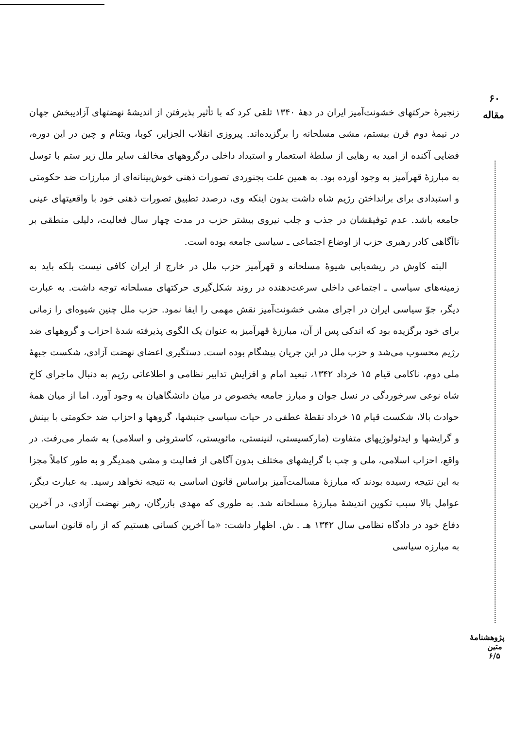۶۰
مقاله
پژوهشنامهٔ متین ۶/۵
زنجیرهٔ حرکتهای خشونت‌آمیز ایران در دههٔ ۱۳۴۰ تلقی کرد که با تأثیر پذیرفتن از اندیشهٔ نهضتهای آزادیبخش جهان در نیمهٔ دوم قرن بیستم، مشی مسلحانه را برگزیده‌اند. پیروزی انقلاب الجزایر، کوبا، ویتنام و چین در این دوره، فضایی آکنده از امید به رهایی از سلطهٔ استعمار و استبداد داخلی درگروههای مخالف سایر ملل زیر ستم با توسل به مبارزهٔ قهرآمیز به وجود آورده بود. به همین علت بجنوردی تصورات ذهنی خوش‌بینانه‌ای از مبارزات ضد حکومتی و استبدادی برای برانداختن رژیم شاه داشت بدون اینکه وی، درصدد تطبیق تصورات ذهنی خود با واقعیتهای عینی جامعه باشد. عدم توفیقشان در جذب و جلب نیروی بیشتر حزب در مدت چهار سال فعالیت، دلیلی منطقی بر ناآگاهی کادر رهبری حزب از اوضاع اجتماعی ـ سیاسی جامعه بوده است.
البته کاوش در ریشه‌یابی شیوهٔ مسلحانه و قهرآمیز حزب ملل در خارج از ایران کافی نیست بلکه باید به زمینه‌های سیاسی ـ اجتماعی داخلی سرعت‌دهنده در روند شکل‌گیری حرکتهای مسلحانه توجه داشت. به عبارت دیگر، جوّ سیاسی ایران در اجرای مشی خشونت‌آمیز نقش مهمی را ایفا نمود. حزب ملل چنین شیوه‌ای را زمانی برای خود برگزیده بود که اندکی پس از آن، مبارزهٔ قهرآمیز به عنوان یک الگوی پذیرفته شدهٔ احزاب و گروههای ضد رژیم محسوب می‌شد و حزب ملل در این جریان پیشگام بوده است. دستگیری اعضای نهضت آزادی، شکست جبههٔ ملی دوم، ناکامی قیام ۱۵ خرداد ۱۳۴۲، تبعید امام و افزایش تدابیر نظامی و اطلاعاتی رژیم به دنبال ماجرای کاخ شاه نوعی سرخوردگی در نسل جوان و مبارز جامعه بخصوص در میان دانشگاهیان به وجود آورد. اما از میان همهٔ حوادث بالا، شکست قیام ۱۵ خرداد نقطهٔ عطفی در حیات سیاسی جنبشها، گروهها و احزاب ضد حکومتی با بینش و گرایشها و ایدئولوژیهای متفاوت (مارکسیستی، لنینستی، مائویستی، کاستروئی و اسلامی) به شمار می‌رفت. در واقع، احزاب اسلامی، ملی و چپ با گرایشهای مختلف بدون آگاهی از فعالیت و مشی همدیگر و به طور کاملاً مجزا به این نتیجه رسیده بودند که مبارزهٔ مسالمت‌آمیز براساس قانون اساسی به نتیجه نخواهد رسید. به عبارت دیگر، عوامل بالا سبب تکوین اندیشهٔ مبارزهٔ مسلحانه شد. به طوری که مهدی بازرگان، رهبر نهضت آزادی، در آخرین دفاع خود در دادگاه نظامی سال ۱۳۴۲ هـ . ش. اظهار داشت: «ما آخرین کسانی هستیم که از راه قانون اساسی به مبارزه سیاسی